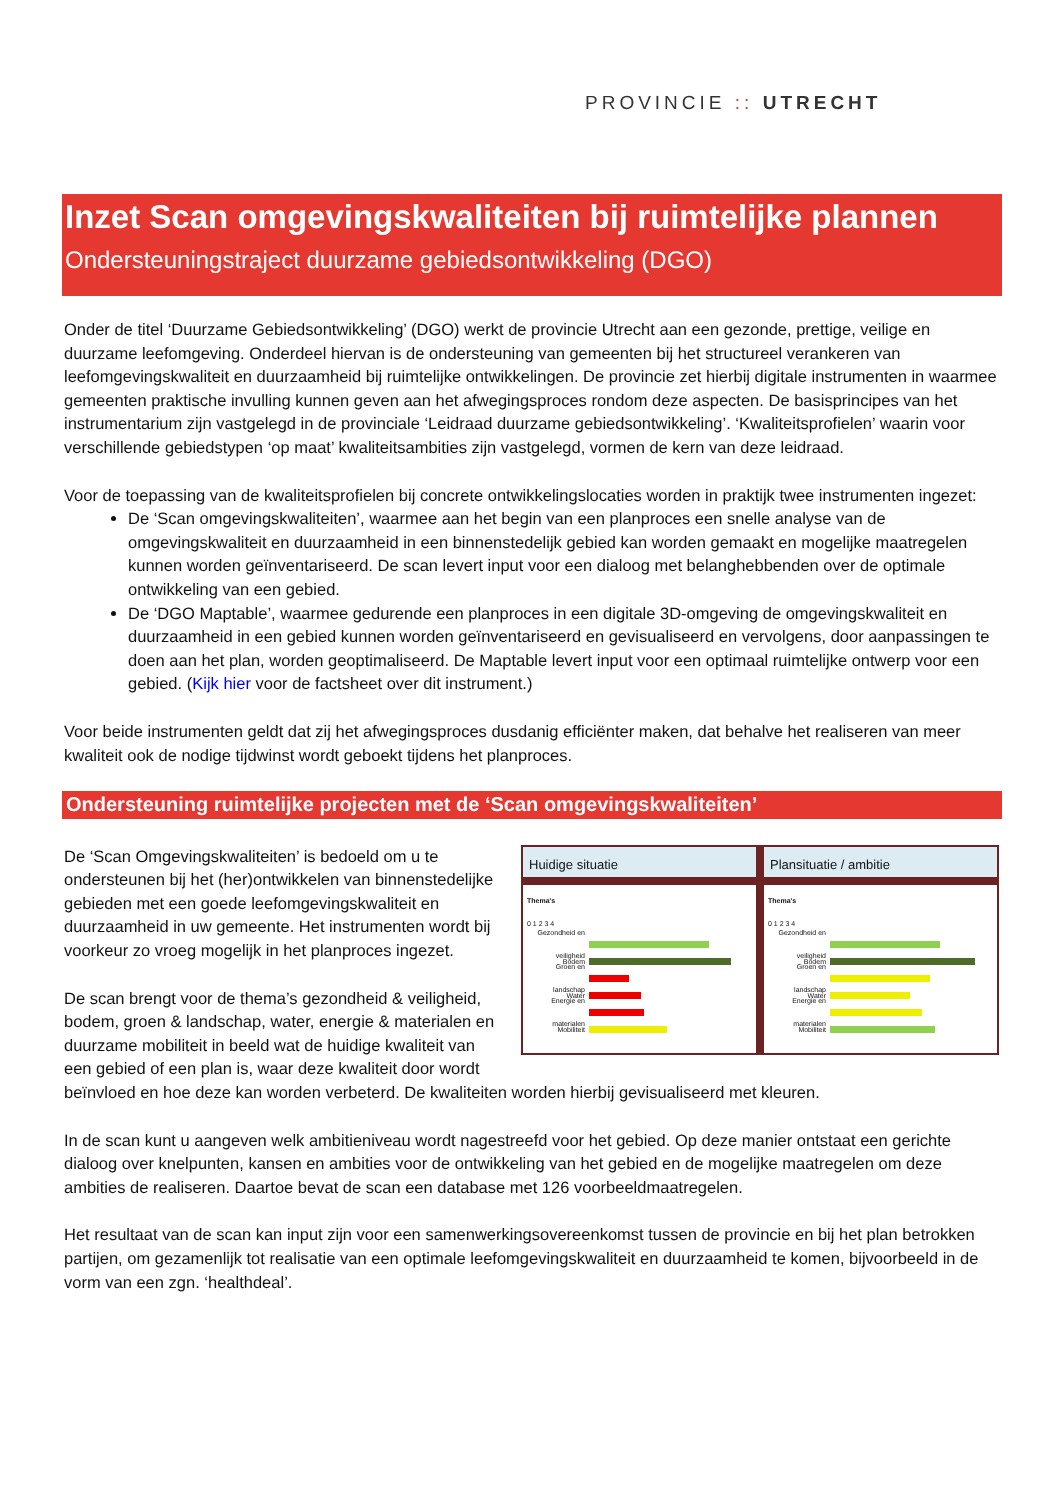PROVINCIE :: UTRECHT
Inzet Scan omgevingskwaliteiten bij ruimtelijke plannen
Ondersteuningstraject duurzame gebiedsontwikkeling (DGO)
Onder de titel ‘Duurzame Gebiedsontwikkeling’ (DGO) werkt de provincie Utrecht aan een gezonde, prettige, veilige en duurzame leefomgeving. Onderdeel hiervan is de ondersteuning van gemeenten bij het structureel verankeren van leefomgevingskwaliteit en duurzaamheid bij ruimtelijke ontwikkelingen. De provincie zet hierbij digitale instrumenten in waarmee gemeenten praktische invulling kunnen geven aan het afwegingsproces rondom deze aspecten. De basisprincipes van het instrumentarium zijn vastgelegd in de provinciale ‘Leidraad duurzame gebiedsontwikkeling’. ‘Kwaliteitsprofielen’ waarin voor verschillende gebiedstypen ‘op maat’ kwaliteitsambities zijn vastgelegd, vormen de kern van deze leidraad.
Voor de toepassing van de kwaliteitsprofielen bij concrete ontwikkelingslocaties worden in praktijk twee instrumenten ingezet:
De ‘Scan omgevingskwaliteiten’, waarmee aan het begin van een planproces een snelle analyse van de omgevingskwaliteit en duurzaamheid in een binnenstedelijk gebied kan worden gemaakt en mogelijke maatregelen kunnen worden geïnventariseerd. De scan levert input voor een dialoog met belanghebbenden over de optimale ontwikkeling van een gebied.
De ‘DGO Maptable’, waarmee gedurende een planproces in een digitale 3D-omgeving de omgevingskwaliteit en duurzaamheid in een gebied kunnen worden geïnventariseerd en gevisualiseerd en vervolgens, door aanpassingen te doen aan het plan, worden geoptimaliseerd. De Maptable levert input voor een optimaal ruimtelijke ontwerp voor een gebied. (Kijk hier voor de factsheet over dit instrument.)
Voor beide instrumenten geldt dat zij het afwegingsproces dusdanig efficiënter maken, dat behalve het realiseren van meer kwaliteit ook de nodige tijdwinst wordt geboekt tijdens het planproces.
Ondersteuning ruimtelijke projecten met de ‘Scan omgevingskwaliteiten’
Huidige situatie
Thema's
0 1 2 3 4
Gezondheid en veiligheid
Bodem
Groen en landschap
Water
Energie en materialen
Mobiliteit
Plansituatie / ambitie
Thema's
0 1 2 3 4
Gezondheid en veiligheid
Bodem
Groen en landschap
Water
Energie en materialen
Mobiliteit
De ‘Scan Omgevingskwaliteiten’ is bedoeld om u te ondersteunen bij het (her)ontwikkelen van binnenstedelijke gebieden met een goede leefomgevingskwaliteit en duurzaamheid in uw gemeente. Het instrumenten wordt bij voorkeur zo vroeg mogelijk in het planproces ingezet.
De scan brengt voor de thema’s gezondheid & veiligheid, bodem, groen & landschap, water, energie & materialen en duurzame mobiliteit in beeld wat de huidige kwaliteit van een gebied of een plan is, waar deze kwaliteit door wordt beïnvloed en hoe deze kan worden verbeterd. De kwaliteiten worden hierbij gevisualiseerd met kleuren.
In de scan kunt u aangeven welk ambitieniveau wordt nagestreefd voor het gebied. Op deze manier ontstaat een gerichte dialoog over knelpunten, kansen en ambities voor de ontwikkeling van het gebied en de mogelijke maatregelen om deze ambities de realiseren. Daartoe bevat de scan een database met 126 voorbeeldmaatregelen.
Het resultaat van de scan kan input zijn voor een samenwerkingsovereenkomst tussen de provincie en bij het plan betrokken partijen, om gezamenlijk tot realisatie van een optimale leefomgevingskwaliteit en duurzaamheid te komen, bijvoorbeeld in de vorm van een zgn. ‘healthdeal’.